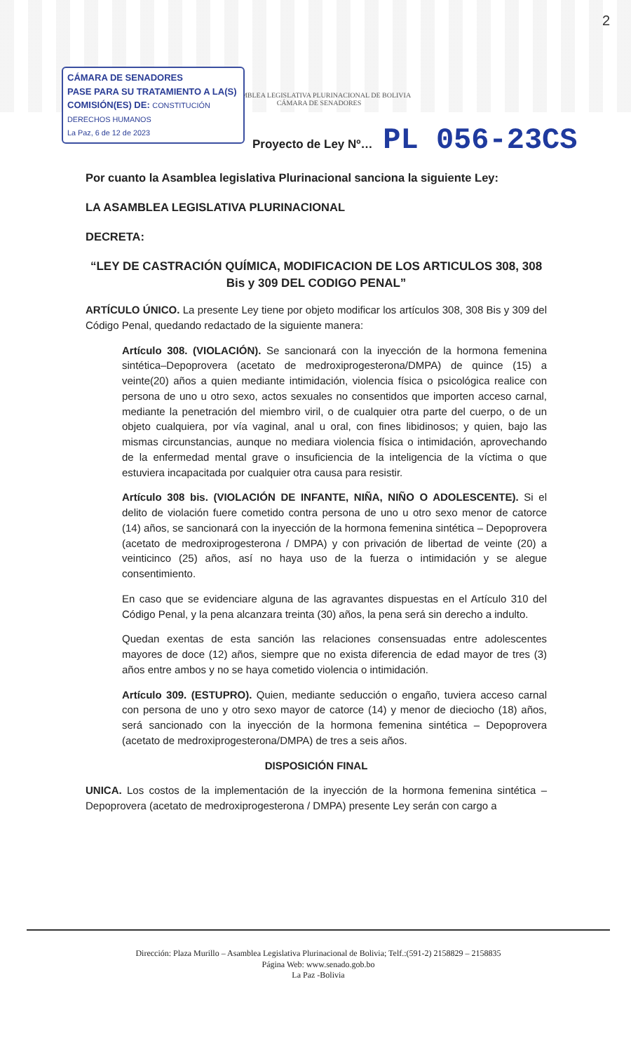2
CÁMARA DE SENADORES
PASE PARA SU TRATAMIENTO A LA(S)
COMISIÓN(ES) DE: CONSTITUCIÓN
DERECHOS HUMANOS
La Paz, 6 de 12 de 2023
ASAMBLEA LEGISLATIVA PLURINACIONAL DE BOLIVIA
CÁMARA DE SENADORES
Proyecto de Ley Nº… PL 056-23CS
Por cuanto la Asamblea legislativa Plurinacional sanciona la siguiente Ley:
LA ASAMBLEA LEGISLATIVA PLURINACIONAL
DECRETA:
“LEY DE CASTRACIÓN QUÍMICA, MODIFICACION DE LOS ARTICULOS 308, 308 Bis y 309 DEL CODIGO PENAL”
ARTÍCULO ÚNICO. La presente Ley tiene por objeto modificar los artículos 308, 308 Bis y 309 del Código Penal, quedando redactado de la siguiente manera:
Artículo 308. (VIOLACIÓN). Se sancionará con la inyección de la hormona femenina sintética–Depoprovera (acetato de medroxiprogesterona/DMPA) de quince (15) a veinte(20) años a quien mediante intimidación, violencia física o psicológica realice con persona de uno u otro sexo, actos sexuales no consentidos que importen acceso carnal, mediante la penetración del miembro viril, o de cualquier otra parte del cuerpo, o de un objeto cualquiera, por vía vaginal, anal u oral, con fines libidinosos; y quien, bajo las mismas circunstancias, aunque no mediara violencia física o intimidación, aprovechando de la enfermedad mental grave o insuficiencia de la inteligencia de la víctima o que estuviera incapacitada por cualquier otra causa para resistir.
Artículo 308 bis. (VIOLACIÓN DE INFANTE, NIÑA, NIÑO O ADOLESCENTE). Si el delito de violación fuere cometido contra persona de uno u otro sexo menor de catorce (14) años, se sancionará con la inyección de la hormona femenina sintética – Depoprovera (acetato de medroxiprogesterona / DMPA) y con privación de libertad de veinte (20) a veinticinco (25) años, así no haya uso de la fuerza o intimidación y se alegue consentimiento.
En caso que se evidenciare alguna de las agravantes dispuestas en el Artículo 310 del Código Penal, y la pena alcanzara treinta (30) años, la pena será sin derecho a indulto.
Quedan exentas de esta sanción las relaciones consensuadas entre adolescentes mayores de doce (12) años, siempre que no exista diferencia de edad mayor de tres (3) años entre ambos y no se haya cometido violencia o intimidación.
Artículo 309. (ESTUPRO). Quien, mediante seducción o engaño, tuviera acceso carnal con persona de uno y otro sexo mayor de catorce (14) y menor de dieciocho (18) años, será sancionado con la inyección de la hormona femenina sintética – Depoprovera (acetato de medroxiprogesterona/DMPA) de tres a seis años.
DISPOSICIÓN FINAL
UNICA. Los costos de la implementación de la inyección de la hormona femenina sintética – Depoprovera (acetato de medroxiprogesterona / DMPA) presente Ley serán con cargo a
Dirección: Plaza Murillo – Asamblea Legislativa Plurinacional de Bolivia; Telf.:(591-2) 2158829 – 2158835
Página Web: www.senado.gob.bo
La Paz -Bolivia